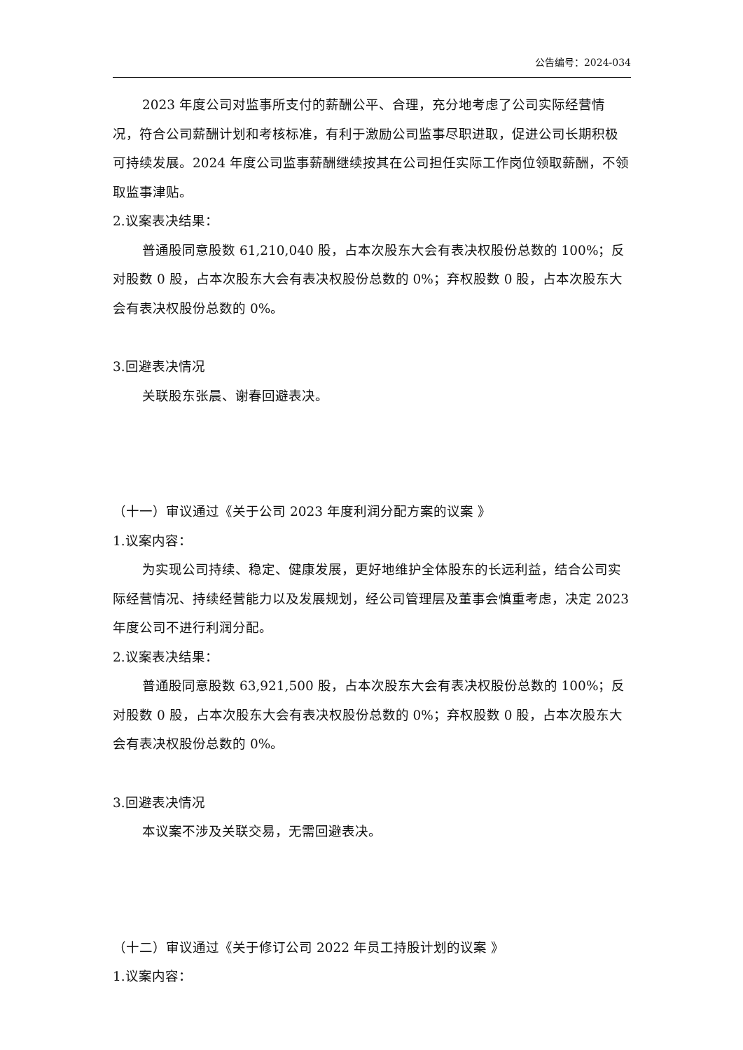公告编号：2024-034
2023 年度公司对监事所支付的薪酬公平、合理，充分地考虑了公司实际经营情况，符合公司薪酬计划和考核标准，有利于激励公司监事尽职进取，促进公司长期积极可持续发展。2024 年度公司监事薪酬继续按其在公司担任实际工作岗位领取薪酬，不领取监事津贴。
2.议案表决结果：
普通股同意股数 61,210,040 股，占本次股东大会有表决权股份总数的 100%；反对股数 0 股，占本次股东大会有表决权股份总数的 0%；弃权股数 0 股，占本次股东大会有表决权股份总数的 0%。
3.回避表决情况
关联股东张晨、谢春回避表决。
（十一）审议通过《关于公司 2023 年度利润分配方案的议案 》
1.议案内容：
为实现公司持续、稳定、健康发展，更好地维护全体股东的长远利益，结合公司实际经营情况、持续经营能力以及发展规划，经公司管理层及董事会慎重考虑，决定 2023 年度公司不进行利润分配。
2.议案表决结果：
普通股同意股数 63,921,500 股，占本次股东大会有表决权股份总数的 100%；反对股数 0 股，占本次股东大会有表决权股份总数的 0%；弃权股数 0 股，占本次股东大会有表决权股份总数的 0%。
3.回避表决情况
本议案不涉及关联交易，无需回避表决。
（十二）审议通过《关于修订公司 2022 年员工持股计划的议案 》
1.议案内容：